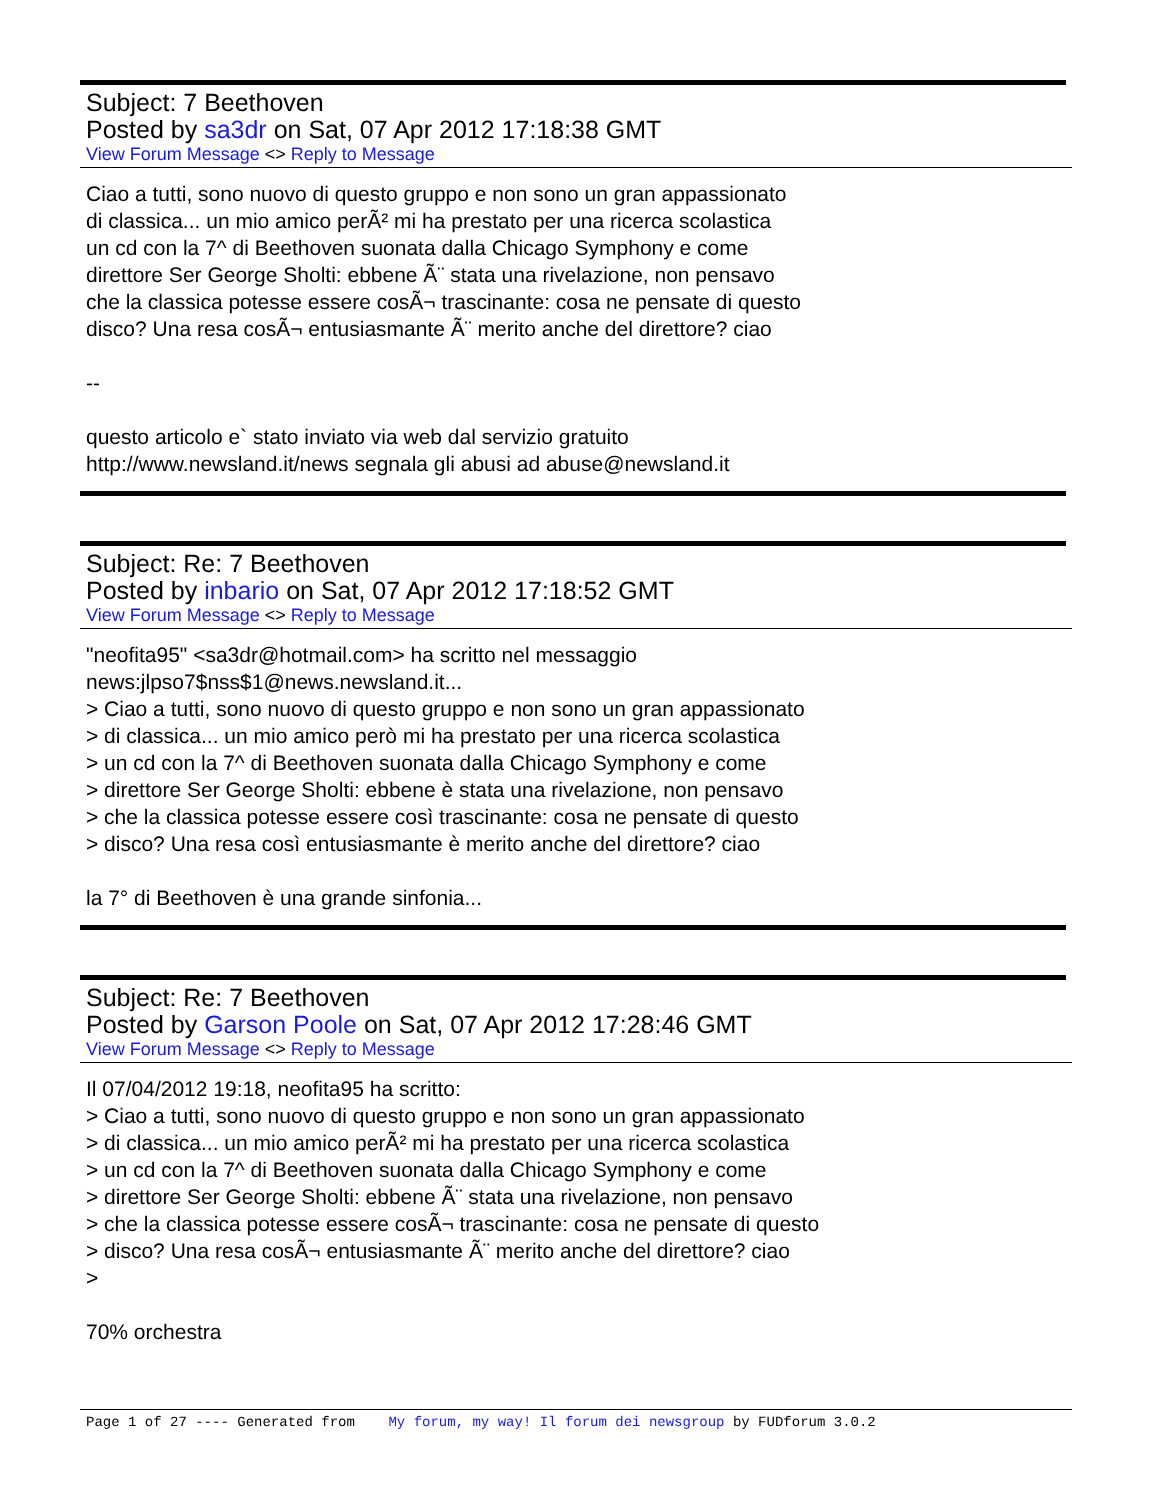Subject: 7 Beethoven
Posted by sa3dr on Sat, 07 Apr 2012 17:18:38 GMT
View Forum Message <> Reply to Message
Ciao a tutti, sono nuovo di questo gruppo e non sono un gran appassionato di classica... un mio amico perÃ² mi ha prestato per una ricerca scolastica un cd con la 7^ di Beethoven suonata dalla Chicago Symphony e come direttore Ser George Sholti: ebbene Ã¨ stata una rivelazione, non pensavo che la classica potesse essere cosÃ¬ trascinante: cosa ne pensate di questo disco? Una resa cosÃ¬ entusiasmante Ã¨ merito anche del direttore? ciao -- questo articolo e` stato inviato via web dal servizio gratuito http://www.newsland.it/news segnala gli abusi ad abuse@newsland.it
Subject: Re: 7 Beethoven
Posted by inbario on Sat, 07 Apr 2012 17:18:52 GMT
View Forum Message <> Reply to Message
"neofita95" <sa3dr@hotmail.com> ha scritto nel messaggio news:jlpso7$nss$1@news.newsland.it... > Ciao a tutti, sono nuovo di questo gruppo e non sono un gran appassionato > di classica... un mio amico però mi ha prestato per una ricerca scolastica > un cd con la 7^ di Beethoven suonata dalla Chicago Symphony e come > direttore Ser George Sholti: ebbene è stata una rivelazione, non pensavo > che la classica potesse essere così trascinante: cosa ne pensate di questo > disco? Una resa così entusiasmante è merito anche del direttore? ciao la 7° di Beethoven è una grande sinfonia...
Subject: Re: 7 Beethoven
Posted by Garson Poole on Sat, 07 Apr 2012 17:28:46 GMT
View Forum Message <> Reply to Message
Il 07/04/2012 19:18, neofita95 ha scritto: > Ciao a tutti, sono nuovo di questo gruppo e non sono un gran appassionato > di classica... un mio amico perÃ² mi ha prestato per una ricerca scolastica > un cd con la 7^ di Beethoven suonata dalla Chicago Symphony e come > direttore Ser George Sholti: ebbene Ã¨ stata una rivelazione, non pensavo > che la classica potesse essere cosÃ¬ trascinante: cosa ne pensate di questo > disco? Una resa cosÃ¬ entusiasmante Ã¨ merito anche del direttore? ciao > 70% orchestra
Page 1 of 27 ---- Generated from My forum, my way! Il forum dei newsgroup by FUDforum 3.0.2